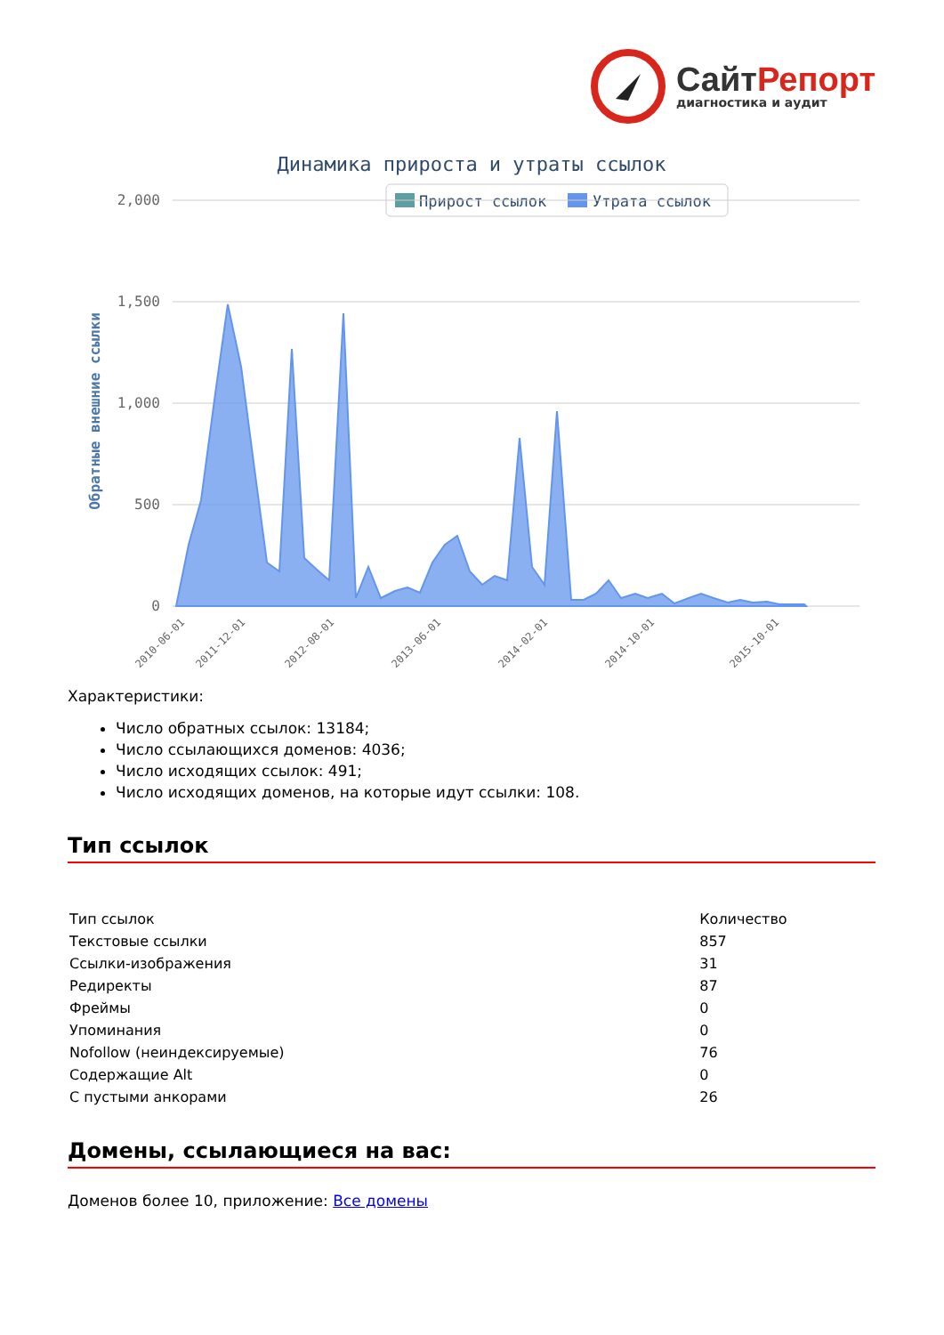СайтРепорт
диагностика и аудит
Динамика прироста и утраты ссылок
Прирост ссылок
Утрата ссылок
2,000
1,500
1,000
500
0
Обратные внешние ссылки
2010-06-01
2011-12-01
2012-08-01
2013-06-01
2014-02-01
2014-10-01
2015-10-01
Характеристики:
Число обратных ссылок: 13184;
Число ссылающихся доменов: 4036;
Число исходящих ссылок: 491;
Число исходящих доменов, на которые идут ссылки: 108.
Тип ссылок
| Тип ссылок | Количество |
| --- | --- |
| Текстовые ссылки | 857 |
| Ссылки-изображения | 31 |
| Редиректы | 87 |
| Фреймы | 0 |
| Упоминания | 0 |
| Nofollow (неиндексируемые) | 76 |
| Содержащие Alt | 0 |
| С пустыми анкорами | 26 |
Домены, ссылающиеся на вас:
Доменов более 10, приложение: Все домены